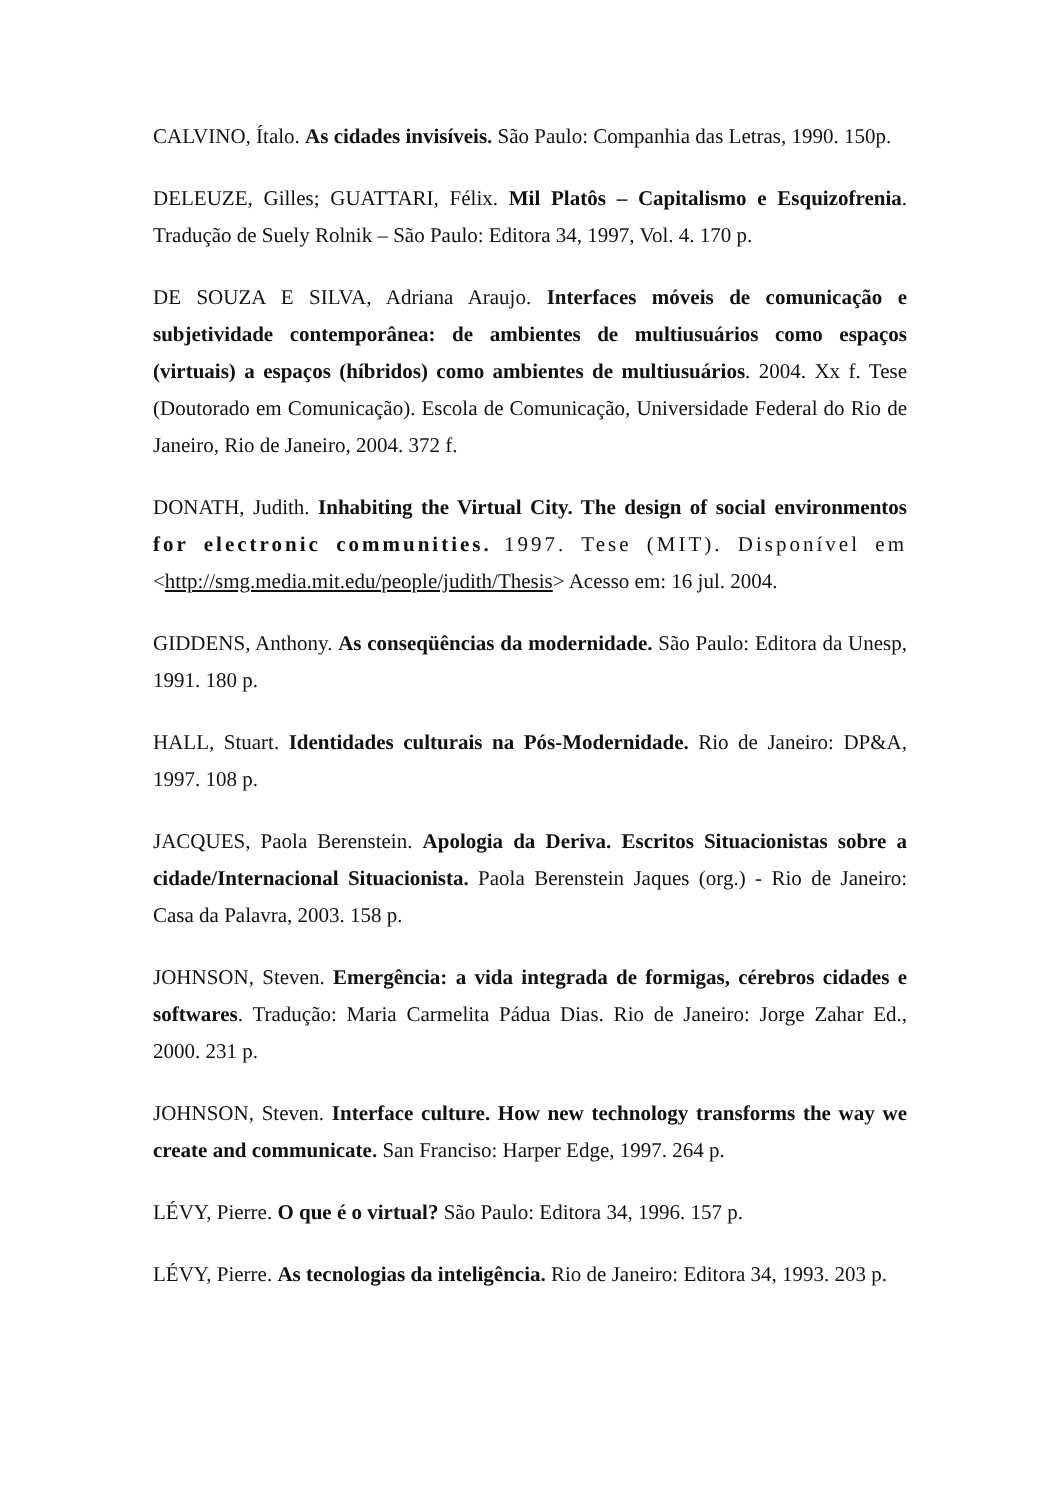CALVINO, Ítalo. As cidades invisíveis. São Paulo: Companhia das Letras, 1990. 150p.
DELEUZE, Gilles; GUATTARI, Félix. Mil Platôs – Capitalismo e Esquizofrenia. Tradução de Suely Rolnik – São Paulo: Editora 34, 1997, Vol. 4. 170 p.
DE SOUZA E SILVA, Adriana Araujo. Interfaces móveis de comunicação e subjetividade contemporânea: de ambientes de multiusuários como espaços (virtuais) a espaços (híbridos) como ambientes de multiusuários. 2004. Xx f. Tese (Doutorado em Comunicação). Escola de Comunicação, Universidade Federal do Rio de Janeiro, Rio de Janeiro, 2004. 372 f.
DONATH, Judith. Inhabiting the Virtual City. The design of social environmentos for electronic communities. 1997. Tese (MIT). Disponível em <http://smg.media.mit.edu/people/judith/Thesis> Acesso em: 16 jul. 2004.
GIDDENS, Anthony. As conseqüências da modernidade. São Paulo: Editora da Unesp, 1991. 180 p.
HALL, Stuart. Identidades culturais na Pós-Modernidade. Rio de Janeiro: DP&A, 1997. 108 p.
JACQUES, Paola Berenstein. Apologia da Deriva. Escritos Situacionistas sobre a cidade/Internacional Situacionista. Paola Berenstein Jaques (org.) - Rio de Janeiro: Casa da Palavra, 2003. 158 p.
JOHNSON, Steven. Emergência: a vida integrada de formigas, cérebros cidades e softwares. Tradução: Maria Carmelita Pádua Dias. Rio de Janeiro: Jorge Zahar Ed., 2000. 231 p.
JOHNSON, Steven. Interface culture. How new technology transforms the way we create and communicate. San Franciso: Harper Edge, 1997. 264 p.
LÉVY, Pierre. O que é o virtual? São Paulo: Editora 34, 1996. 157 p.
LÉVY, Pierre. As tecnologias da inteligência. Rio de Janeiro: Editora 34, 1993. 203 p.